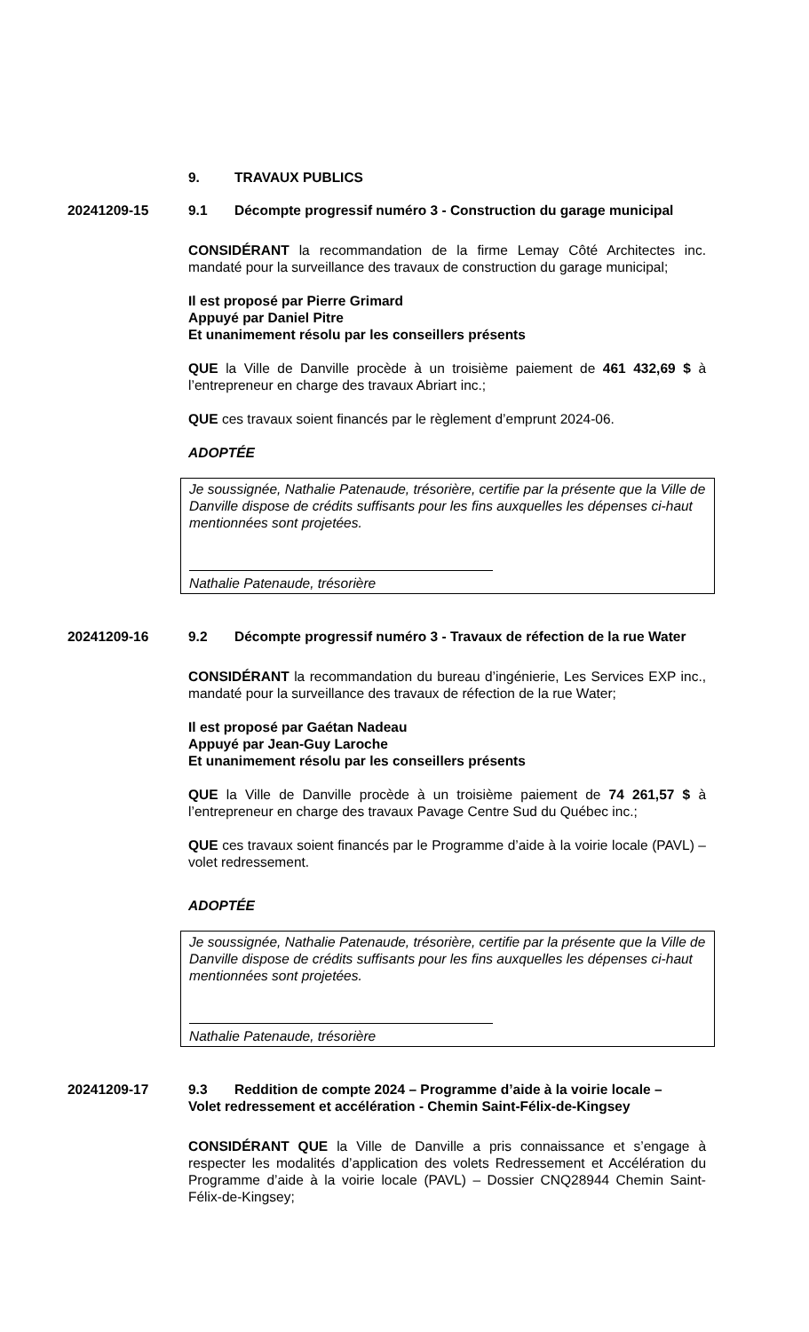9. TRAVAUX PUBLICS
20241209-15 9.1 Décompte progressif numéro 3 - Construction du garage municipal
CONSIDÉRANT la recommandation de la firme Lemay Côté Architectes inc. mandaté pour la surveillance des travaux de construction du garage municipal;
Il est proposé par Pierre Grimard
Appuyé par Daniel Pitre
Et unanimement résolu par les conseillers présents
QUE la Ville de Danville procède à un troisième paiement de 461 432,69 $ à l’entrepreneur en charge des travaux Abriart inc.;
QUE ces travaux soient financés par le règlement d’emprunt 2024-06.
ADOPTÉE
Je soussignée, Nathalie Patenaude, trésorière, certifie par la présente que la Ville de Danville dispose de crédits suffisants pour les fins auxquelles les dépenses ci-haut mentionnées sont projetées.
Nathalie Patenaude, trésorière
20241209-16 9.2 Décompte progressif numéro 3 - Travaux de réfection de la rue Water
CONSIDÉRANT la recommandation du bureau d’ingénierie, Les Services EXP inc., mandaté pour la surveillance des travaux de réfection de la rue Water;
Il est proposé par Gaétan Nadeau
Appuyé par Jean-Guy Laroche
Et unanimement résolu par les conseillers présents
QUE la Ville de Danville procède à un troisième paiement de 74 261,57 $ à l’entrepreneur en charge des travaux Pavage Centre Sud du Québec inc.;
QUE ces travaux soient financés par le Programme d’aide à la voirie locale (PAVL) – volet redressement.
ADOPTÉE
Je soussignée, Nathalie Patenaude, trésorière, certifie par la présente que la Ville de Danville dispose de crédits suffisants pour les fins auxquelles les dépenses ci-haut mentionnées sont projetées.
Nathalie Patenaude, trésorière
20241209-17 9.3 Reddition de compte 2024 – Programme d’aide à la voirie locale –
Volet redressement et accélération - Chemin Saint-Félix-de-Kingsey
CONSIDÉRANT QUE la Ville de Danville a pris connaissance et s’engage à respecter les modalités d’application des volets Redressement et Accélération du Programme d’aide à la voirie locale (PAVL) – Dossier CNQ28944 Chemin Saint-Félix-de-Kingsey;